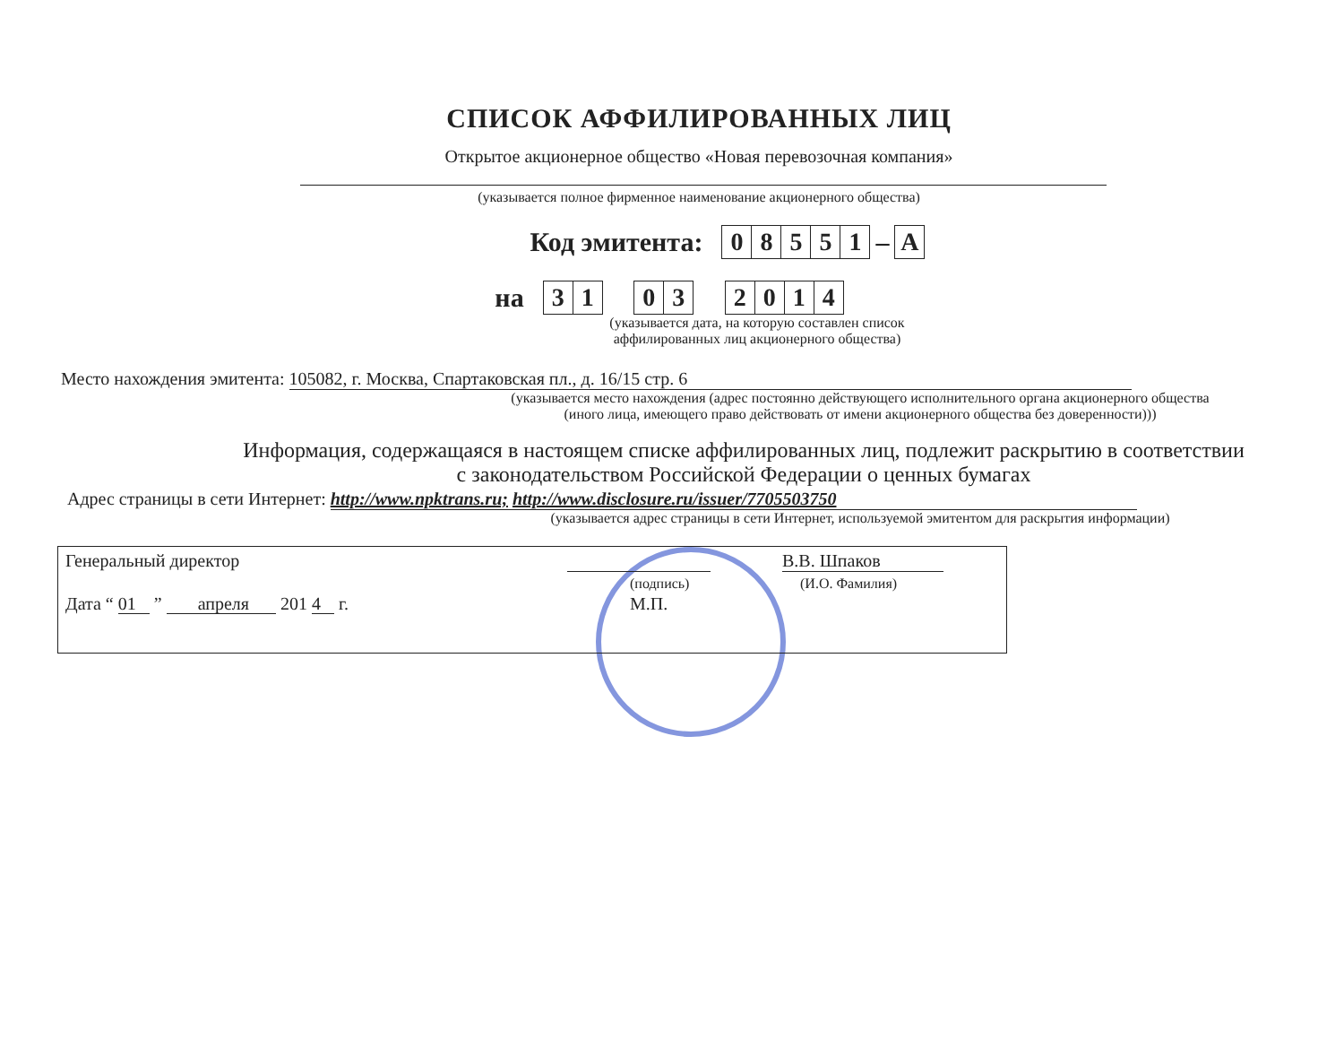СПИСОК АФФИЛИРОВАННЫХ ЛИЦ
Открытое акционерное общество «Новая перевозочная компания»
(указывается полное фирменное наименование акционерного общества)
Код эмитента:
| 0 | 8 | 5 | 5 | 1 |
–
| A |
на
| 3 | 1 |
| 0 | 3 |
| 2 | 0 | 1 | 4 |
(указывается дата, на которую составлен список
аффилированных лиц акционерного общества)
Место нахождения эмитента: 105082, г. Москва, Спартаковская пл., д. 16/15 стр. 6
(указывается место нахождения (адрес постоянно действующего исполнительного органа акционерного общества
(иного лица, имеющего право действовать от имени акционерного общества без доверенности)))
Информация, содержащаяся в настоящем списке аффилированных лиц, подлежит раскрытию в соответствии
с законодательством Российской Федерации о ценных бумагах
Адрес страницы в сети Интернет: http://www.npktrans.ru; http://www.disclosure.ru/issuer/7705503750
(указывается адрес страницы в сети Интернет, используемой эмитентом для раскрытия информации)
Генеральный директор В.В. Шпаков
(подпись) (И.О. Фамилия)
Дата “ 01 ” апреля 201 4 г. М.П.